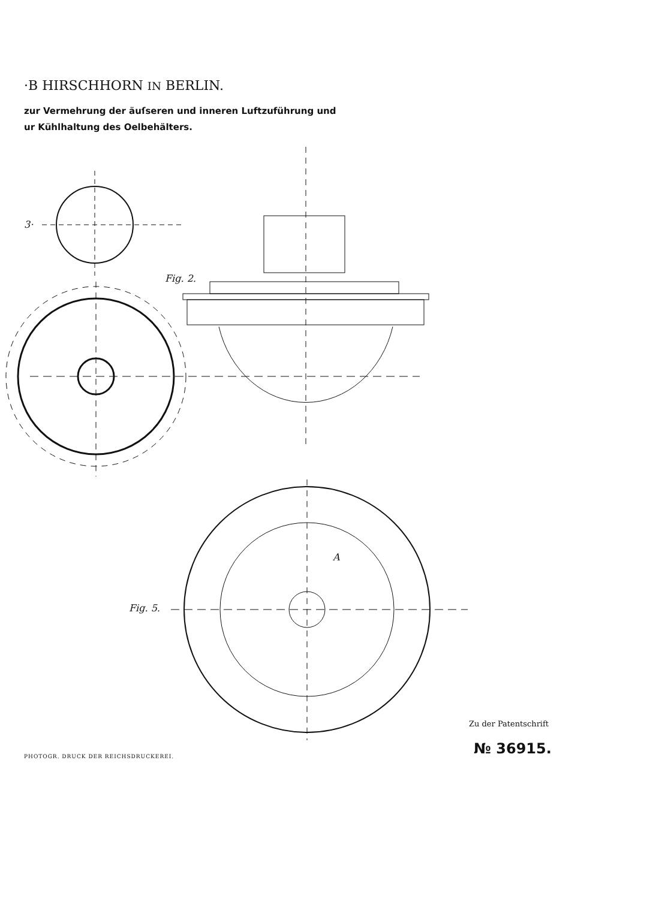·B HIRSCHHORN IN BERLIN.
zur Vermehrung der äuſseren und inneren Luftzuführung und
ur Kühlhaltung des Oelbehälters.
3·
Fig. 2.
Fig. 5.
A
Zu der Patentschrift
№ 36915.
PHOTOGR. DRUCK DER REICHSDRUCKEREI.